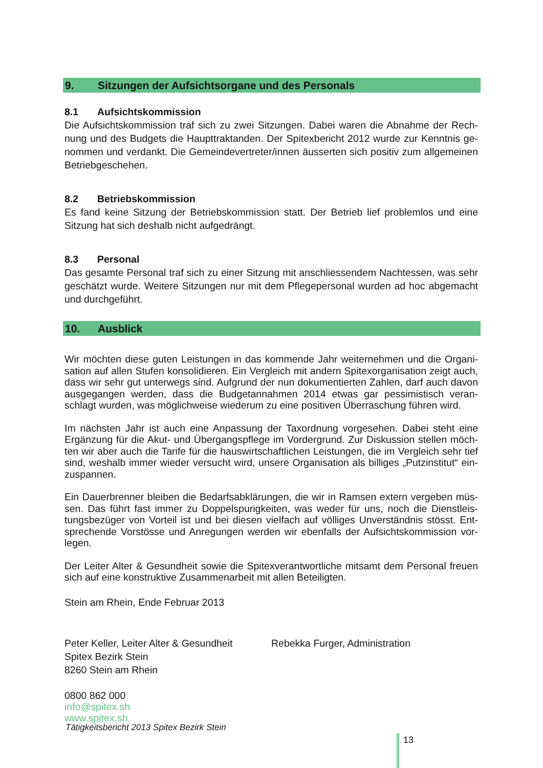9. Sitzungen der Aufsichtsorgane und des Personals
8.1 Aufsichtskommission
Die Aufsichtskommission traf sich zu zwei Sitzungen. Dabei waren die Abnahme der Rech-nung und des Budgets die Haupttraktanden. Der Spitexbericht 2012 wurde zur Kenntnis ge-nommen und verdankt. Die Gemeindevertreter/innen äusserten sich positiv zum allgemeinen Betriebgeschehen.
8.2 Betriebskommission
Es fand keine Sitzung der Betriebskommission statt. Der Betrieb lief problemlos und eine Sitzung hat sich deshalb nicht aufgedrängt.
8.3 Personal
Das gesamte Personal traf sich zu einer Sitzung mit anschliessendem Nachtessen, was sehr geschätzt wurde. Weitere Sitzungen nur mit dem Pflegepersonal wurden ad hoc abgemacht und durchgeführt.
10. Ausblick
Wir möchten diese guten Leistungen in das kommende Jahr weiternehmen und die Organi-sation auf allen Stufen konsolidieren. Ein Vergleich mit andern Spitexorganisation zeigt auch, dass wir sehr gut unterwegs sind. Aufgrund der nun dokumentierten Zahlen, darf auch davon ausgegangen werden, dass die Budgetannahmen 2014 etwas gar pessimistisch veran-schlagt wurden, was möglichweise wiederum zu eine positiven Überraschung führen wird.
Im nächsten Jahr ist auch eine Anpassung der Taxordnung vorgesehen. Dabei steht eine Ergänzung für die Akut- und Übergangspflege im Vordergrund. Zur Diskussion stellen möch-ten wir aber auch die Tarife für die hauswirtschaftlichen Leistungen, die im Vergleich sehr tief sind, weshalb immer wieder versucht wird, unsere Organisation als billiges „Putzinstitut“ ein-zuspannen.
Ein Dauerbrenner bleiben die Bedarfsabklärungen, die wir in Ramsen extern vergeben müs-sen. Das führt fast immer zu Doppelspurigkeiten, was weder für uns, noch die Dienstleis-tungsbezüger von Vorteil ist und bei diesen vielfach auf völliges Unverständnis stösst. Ent-sprechende Vorstösse und Anregungen werden wir ebenfalls der Aufsichtskommission vor-legen.
Der Leiter Alter & Gesundheit sowie die Spitexverantwortliche mitsamt dem Personal freuen sich auf eine konstruktive Zusammenarbeit mit allen Beteiligten.
Stein am Rhein, Ende Februar 2013
Peter Keller, Leiter Alter & Gesundheit
Spitex Bezirk Stein
8260 Stein am Rhein
Rebekka Furger, Administration
0800 862 000
info@spitex.sh
www.spitex.sh
Tätigkeitsbericht 2013 Spitex Bezirk Stein
13